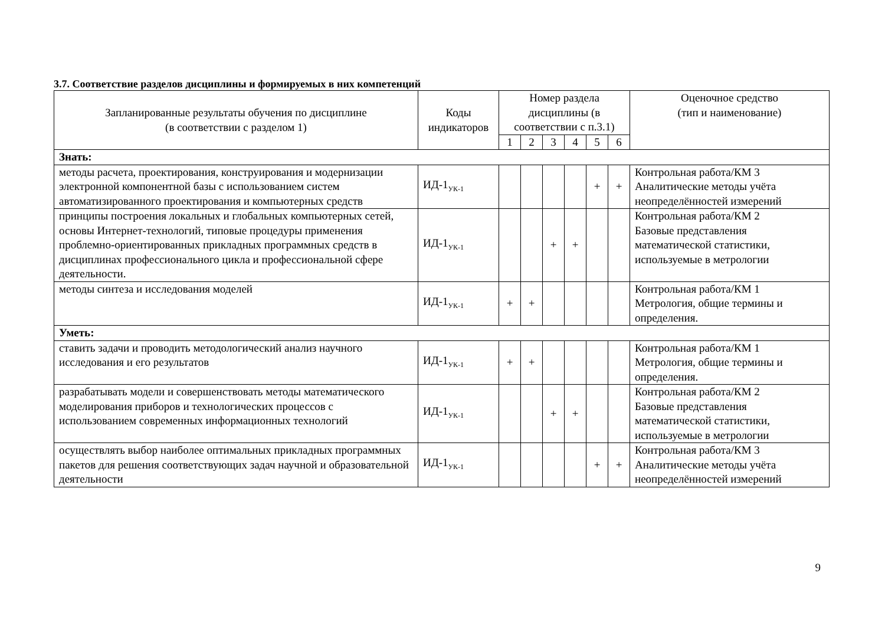3.7. Соответствие разделов дисциплины и формируемых в них компетенций
| Запланированные результаты обучения по дисциплине (в соответствии с разделом 1) | Коды индикаторов | Номер раздела дисциплины (в соответствии с п.3.1) | | | | | | Оценочное средство (тип и наименование) |
| --- | --- | --- | --- | --- | --- | --- | --- | --- |
| | | 1 | 2 | 3 | 4 | 5 | 6 | |
| Знать: | | | | | | | | |
| методы расчета, проектирования, конструирования и модернизации электронной компонентной базы с использованием систем автоматизированного проектирования и компьютерных средств | ИД-1<sub>УК-1</sub> | | | | | + | + | Контрольная работа/КМ 3 Аналитические методы учёта неопределённостей измерений |
| принципы построения локальных и глобальных компьютерных сетей, основы Интернет-технологий, типовые процедуры применения проблемно-ориентированных прикладных программных средств в дисциплинах профессионального цикла и профессиональной сфере деятельности. | ИД-1<sub>УК-1</sub> | | | + | + | | | Контрольная работа/КМ 2 Базовые представления математической статистики, используемые в метрологии |
| методы синтеза и исследования моделей | ИД-1<sub>УК-1</sub> | + | + | | | | | Контрольная работа/КМ 1 Метрология, общие термины и определения. |
| Уметь: | | | | | | | | |
| ставить задачи и проводить методологический анализ научного исследования и его результатов | ИД-1<sub>УК-1</sub> | + | + | | | | | Контрольная работа/КМ 1 Метрология, общие термины и определения. |
| разрабатывать модели и совершенствовать методы математического моделирования приборов и технологических процессов с использованием современных информационных технологий | ИД-1<sub>УК-1</sub> | | | + | + | | | Контрольная работа/КМ 2 Базовые представления математической статистики, используемые в метрологии |
| осуществлять выбор наиболее оптимальных прикладных программных пакетов для решения соответствующих задач научной и образовательной деятельности | ИД-1<sub>УК-1</sub> | | | | | + | + | Контрольная работа/КМ 3 Аналитические методы учёта неопределённостей измерений |
9